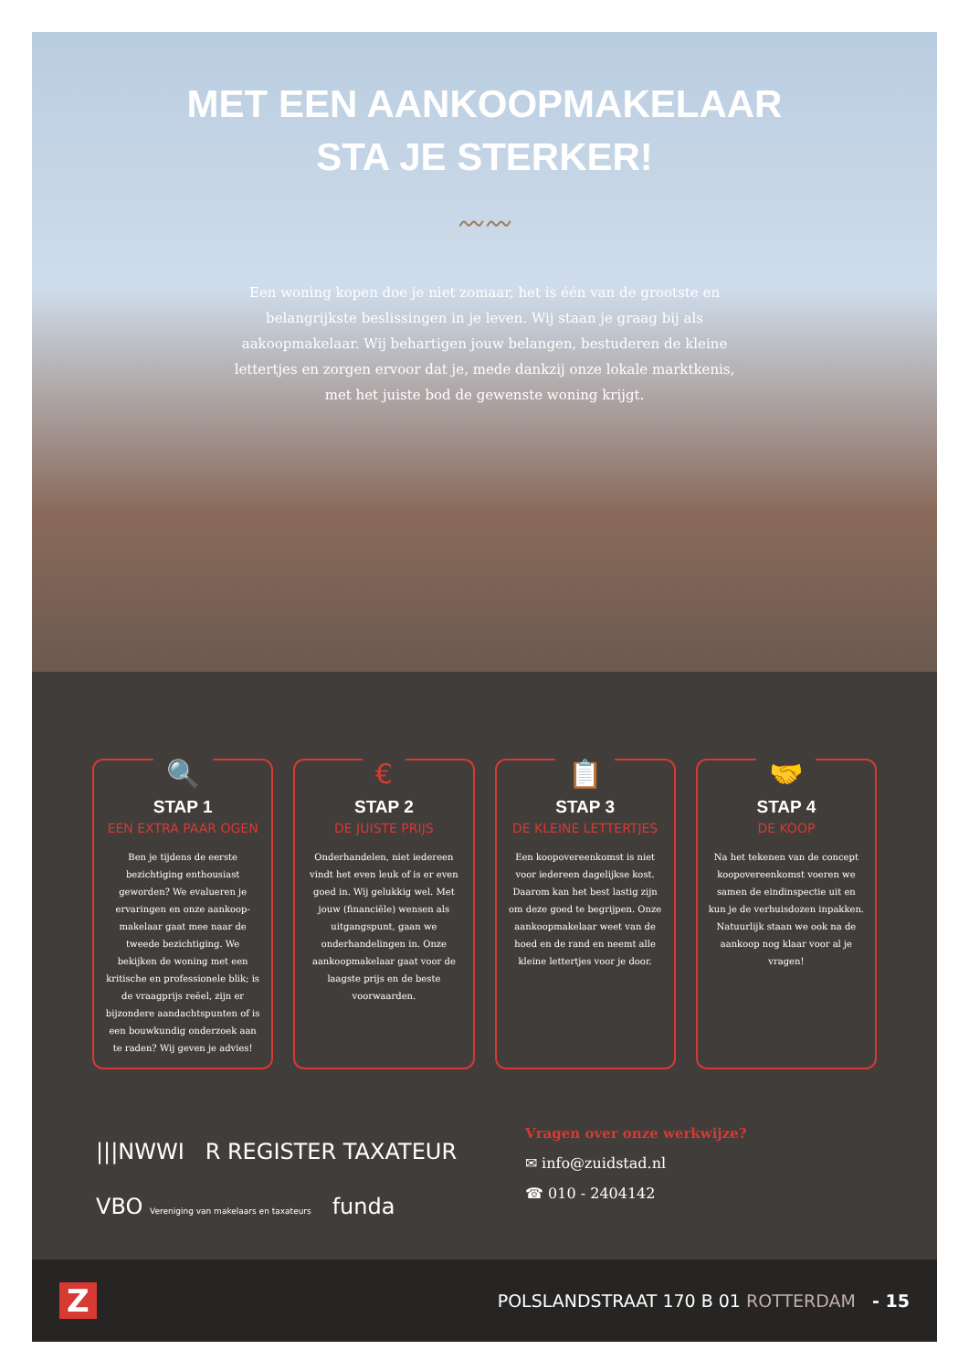MET EEN AANKOOPMAKELAAR
STA JE STERKER!
〰〰
Een woning kopen doe je niet zomaar, het is één van de grootste en belangrijkste beslissingen in je leven. Wij staan je graag bij als aakoopmakelaar. Wij behartigen jouw belangen, bestuderen de kleine lettertjes en zorgen ervoor dat je, mede dankzij onze lokale marktkenis, met het juiste bod de gewenste woning krijgt.
🔍
STAP 1
EEN EXTRA PAAR OGEN
Ben je tijdens de eerste bezichtiging enthousiast geworden? We evalueren je ervaringen en onze aankoop-makelaar gaat mee naar de tweede bezichtiging. We bekijken de woning met een kritische en professionele blik; is de vraagprijs reëel, zijn er bijzondere aandachtspunten of is een bouwkundig onderzoek aan te raden? Wij geven je advies!
€
STAP 2
DE JUISTE PRIJS
Onderhandelen, niet iedereen vindt het even leuk of is er even goed in. Wij gelukkig wel. Met jouw (financiële) wensen als uitgangspunt, gaan we onderhandelingen in. Onze aankoopmakelaar gaat voor de laagste prijs en de beste voorwaarden.
📋
STAP 3
DE KLEINE LETTERTJES
Een koopovereenkomst is niet voor iedereen dagelijkse kost. Daarom kan het best lastig zijn om deze goed te begrijpen. Onze aankoopmakelaar weet van de hoed en de rand en neemt alle kleine lettertjes voor je door.
🤝
STAP 4
DE KOOP
Na het tekenen van de concept koopovereenkomst voeren we samen de eindinspectie uit en kun je de verhuisdozen inpakken. Natuurlijk staan we ook na de aankoop nog klaar voor al je vragen!
|||NWWI R REGISTER TAXATEUR
VBO Vereniging van makelaars en taxateurs funda
Vragen over onze werkwijze?
✉ info@zuidstad.nl
☎ 010 - 2404142
Z POLSLANDSTRAAT 170 B 01 ROTTERDAM - 15